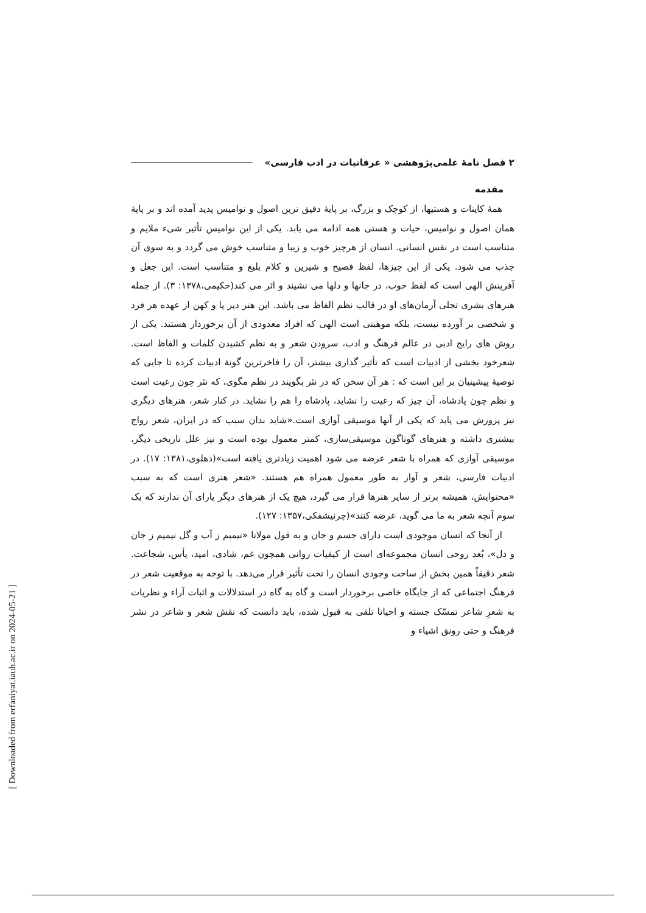۲ فصل نامۀ علمی‌پژوهشی « عرفانیات در ادب فارسی»
مقدمه
همۀ کاینات و هستیها، از کوچک و بزرگ، بر پایۀ دقیق ترین اصول و نوامیس پدید آمده اند و بر پایۀ همان اصول و نوامیس، حیات و هستی همه ادامه می یابد. یکی از این نوامیس تأثیر شیء ملایم و متناسب است در نفس انسانی. انسان از هرچیز خوب و زیبا و متناسب خوش می گردد و به سوی آن جذب می شود. یکی از این چیزها، لفظ فصیح و شیرین و کلام بلیغ و متناسب است. این جعل و آفرینش الهی است که لفظ خوب، در جانها و دلها می نشیند و اثر می کند(حکیمی،۱۳۷۸: ۳). از جمله هنرهای بشری تجلی آرمان‌های او در قالب نظم الفاظ می باشد. این هنر دیر پا و کهن از عهده هر فرد و شخصی بر آورده نیست، بلکه موهبتی است الهی که افراد معدودی از آن برخوردار هستند. یکی از روش های رایج ادبی در عالم فرهنگ و ادب، سرودن شعر و به نظم کشیدن کلمات و الفاظ است. شعرخود بخشی از ادبیات است که تأثیر گذاری بیشتر، آن را فاخرترین گونۀ ادبیات کرده تا جایی که توصیۀ پیشینیان بر این است که : هر آن سخن که در نثر بگویند در نظم مگوی، که نثر چون رعیت است و نظم چون پادشاه، آن چیز که رعیت را نشاید، پادشاه را هم را نشاید. در کنار شعر، هنرهای دیگری نیز پرورش می یابد که یکی از آنها موسیقی آوازی است.«شاید بدان سبب که در ایران، شعر رواج بیشتری داشته و هنرهای گوناگون موسیقی‌سازی، کمتر معمول بوده است و نیز علل تاریخی دیگر، موسیقی آوازی که همراه با شعر عرضه می شود اهمیت زیادتری یافته است»(دهلوی،۱۳۸۱: ۱۷). در ادبیات فارسی، شعر و آواز به طور معمول همراه هم هستند. «شعر هنری است که به سبب «محتوایش، همیشه برتر از سایر هنرها قرار می گیرد، هیچ یک از هنرهای دیگر یارای آن ندارند که یک سوم آنچه شعر به ما می گوید، عرضه کنند»(چرنیشفکی،۱۳۵۷: ۱۲۷).
از آنجا که انسان موجودی است دارای جسم و جان و به قول مولانا «نیمیم ز آب و گل نیمیم ز جان و دل»، بُعد روحی انسان مجموعه‌ای است از کیفیات روانی همچون غم، شادی، امید، یأس، شجاعت. شعر دقیقاً همین بخش از ساحت وجودی انسان را تحت تأثیر قرار می‌دهد. با توجه به موقعیت شعر در فرهنگ اجتماعی که از جایگاه خاصی برخوردار است و گاه به گاه در استدلالات و اثبات آراء و نظریات به شعرِ شاعر تمسّک جسته و احیانا تلقی به قبول شده، باید دانست که نقش شعر و شاعر در نشر فرهنگ و حتی رونق اشیاء و
[ Downloaded from erfaniyat.iauh.ac.ir on 2024-05-21 ]